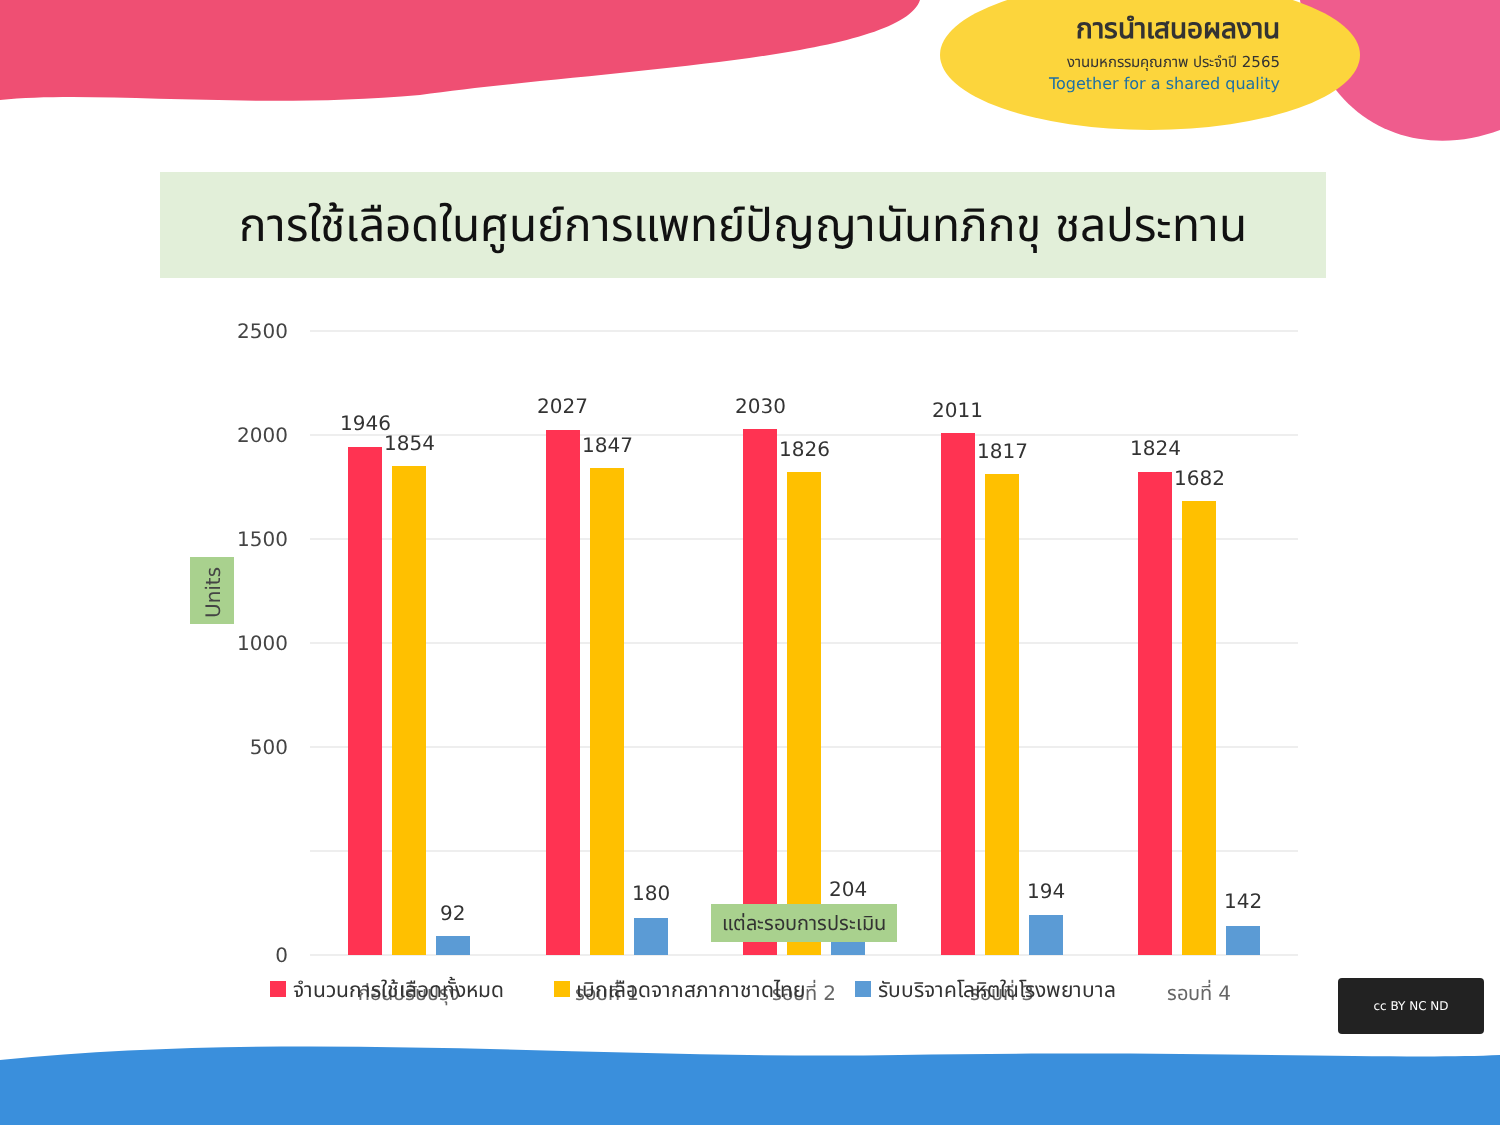การนำเสนอผลงาน
งานมหกรรมคุณภาพ ประจำปี 2565
Together for a shared quality
การใช้เลือดในศูนย์การแพทย์ปัญญานันทภิกขุ ชลประทาน
2500
2000
1500
1000
500
0
Units
1946
1854
92
2027
1847
180
2030
1826
204
2011
1817
194
1824
1682
142
ก่อนปรับปรุง
รอบที่ 1
รอบที่ 2
รอบที่ 3
รอบที่ 4
แต่ละรอบการประเมิน
จำนวนการใช้เลือดทั้งหมด เบิกเลือดจากสภากาชาดไทย รับบริจาคโลหิตในโรงพยาบาล
cc BY NC ND